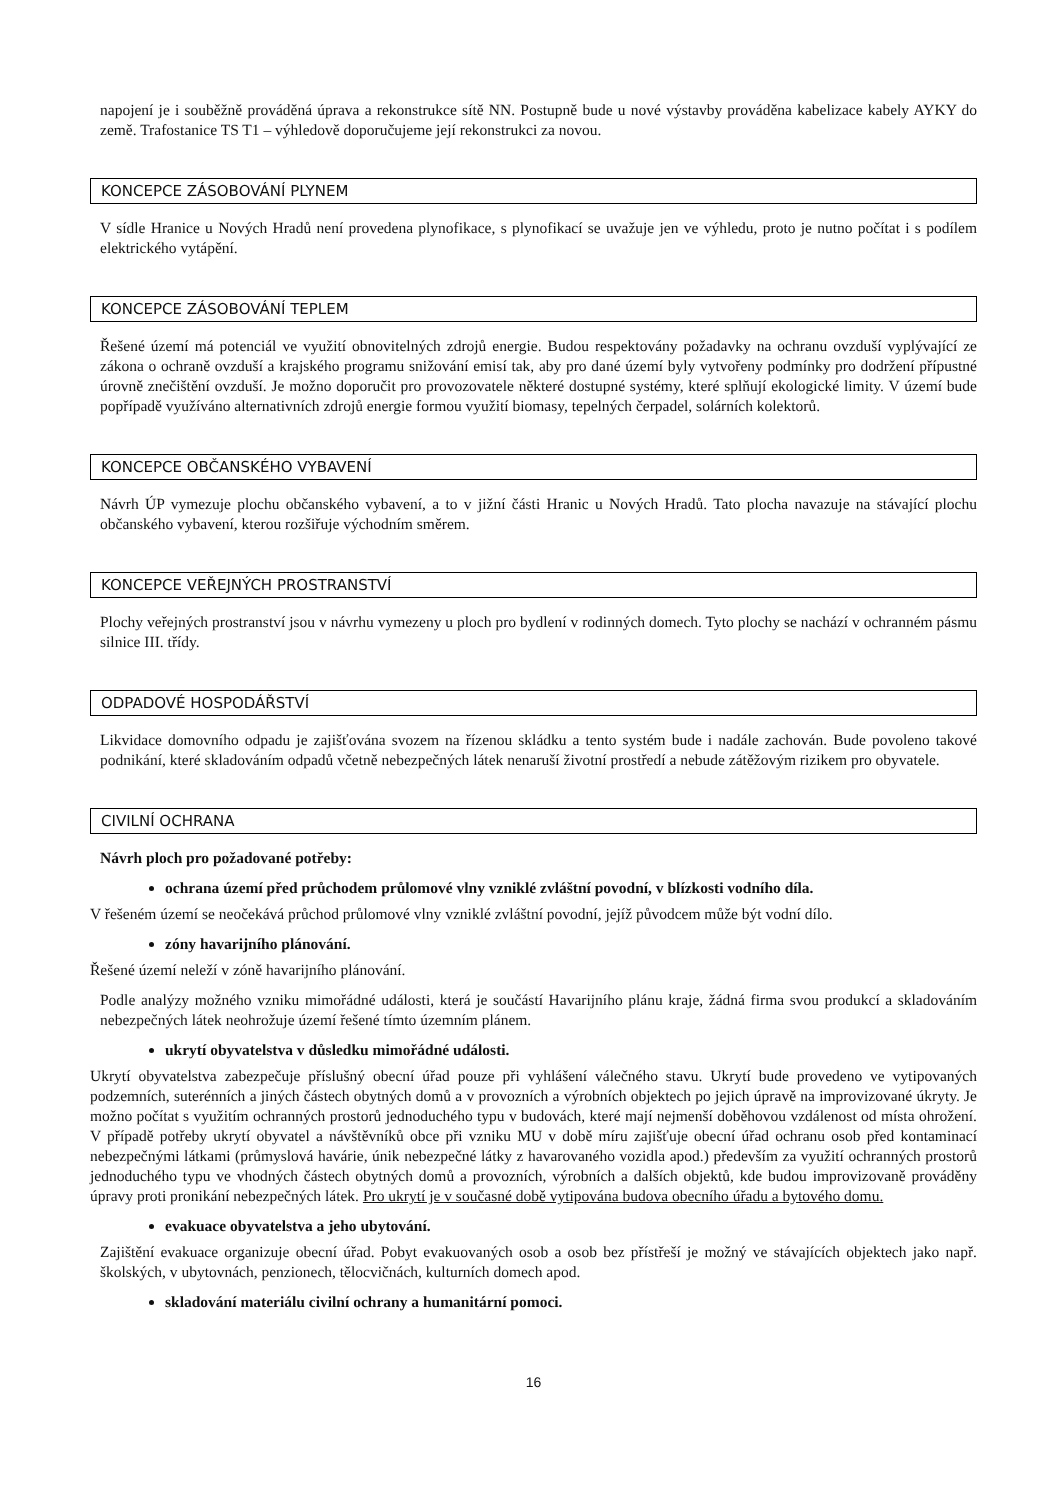napojení je i souběžně prováděná úprava a rekonstrukce sítě NN. Postupně bude u nové výstavby prováděna kabelizace kabely AYKY do země. Trafostanice TS T1 – výhledově doporučujeme její rekonstrukci za novou.
KONCEPCE ZÁSOBOVÁNÍ PLYNEM
V sídle Hranice u Nových Hradů není provedena plynofikace, s plynofikací se uvažuje jen ve výhledu, proto je nutno počítat i s podílem elektrického vytápění.
KONCEPCE ZÁSOBOVÁNÍ TEPLEM
Řešené území má potenciál ve využití obnovitelných zdrojů energie. Budou respektovány požadavky na ochranu ovzduší vyplývající ze zákona o ochraně ovzduší a krajského programu snižování emisí tak, aby pro dané území byly vytvořeny podmínky pro dodržení přípustné úrovně znečištění ovzduší. Je možno doporučit pro provozovatele některé dostupné systémy, které splňují ekologické limity. V území bude popřípadě využíváno alternativních zdrojů energie formou využití biomasy, tepelných čerpadel, solárních kolektorů.
KONCEPCE OBČANSKÉHO VYBAVENÍ
Návrh ÚP vymezuje plochu občanského vybavení, a to v jižní části Hranic u Nových Hradů. Tato plocha navazuje na stávající plochu občanského vybavení, kterou rozšiřuje východním směrem.
KONCEPCE VEŘEJNÝCH PROSTRANSTVÍ
Plochy veřejných prostranství jsou v návrhu vymezeny u ploch pro bydlení v rodinných domech. Tyto plochy se nachází v ochranném pásmu silnice III. třídy.
ODPADOVÉ HOSPODÁŘSTVÍ
Likvidace domovního odpadu je zajišťována svozem na řízenou skládku a tento systém bude i nadále zachován. Bude povoleno takové podnikání, které skladováním odpadů včetně nebezpečných látek nenaruší životní prostředí a nebude zátěžovým rizikem pro obyvatele.
CIVILNÍ OCHRANA
Návrh ploch pro požadované potřeby:
ochrana území před průchodem průlomové vlny vzniklé zvláštní povodní, v blízkosti vodního díla.
V řešeném území se neočekává průchod průlomové vlny vzniklé zvláštní povodní, jejíž původcem může být vodní dílo.
zóny havarijního plánování.
Řešené území neleží v zóně havarijního plánování.
Podle analýzy možného vzniku mimořádné události, která je součástí Havarijního plánu kraje, žádná firma svou produkcí a skladováním nebezpečných látek neohrožuje území řešené tímto územním plánem.
ukrytí obyvatelstva v důsledku mimořádné události.
Ukrytí obyvatelstva zabezpečuje příslušný obecní úřad pouze při vyhlášení válečného stavu. Ukrytí bude provedeno ve vytipovaných podzemních, suterénních a jiných částech obytných domů a v provozních a výrobních objektech po jejich úpravě na improvizované úkryty. Je možno počítat s využitím ochranných prostorů jednoduchého typu v budovách, které mají nejmenší doběhovou vzdálenost od místa ohrožení. V případě potřeby ukrytí obyvatel a návštěvníků obce při vzniku MU v době míru zajišťuje obecní úřad ochranu osob před kontaminací nebezpečnými látkami (průmyslová havárie, únik nebezpečné látky z havarovaného vozidla apod.) především za využití ochranných prostorů jednoduchého typu ve vhodných částech obytných domů a provozních, výrobních a dalších objektů, kde budou improvizovaně prováděny úpravy proti pronikání nebezpečných látek. Pro ukrytí je v současné době vytipována budova obecního úřadu a bytového domu.
evakuace obyvatelstva a jeho ubytování.
Zajištění evakuace organizuje obecní úřad. Pobyt evakuovaných osob a osob bez přístřeší je možný ve stávajících objektech jako např. školských, v ubytovnách, penzionech, tělocvičnách, kulturních domech apod.
skladování materiálu civilní ochrany a humanitární pomoci.
16